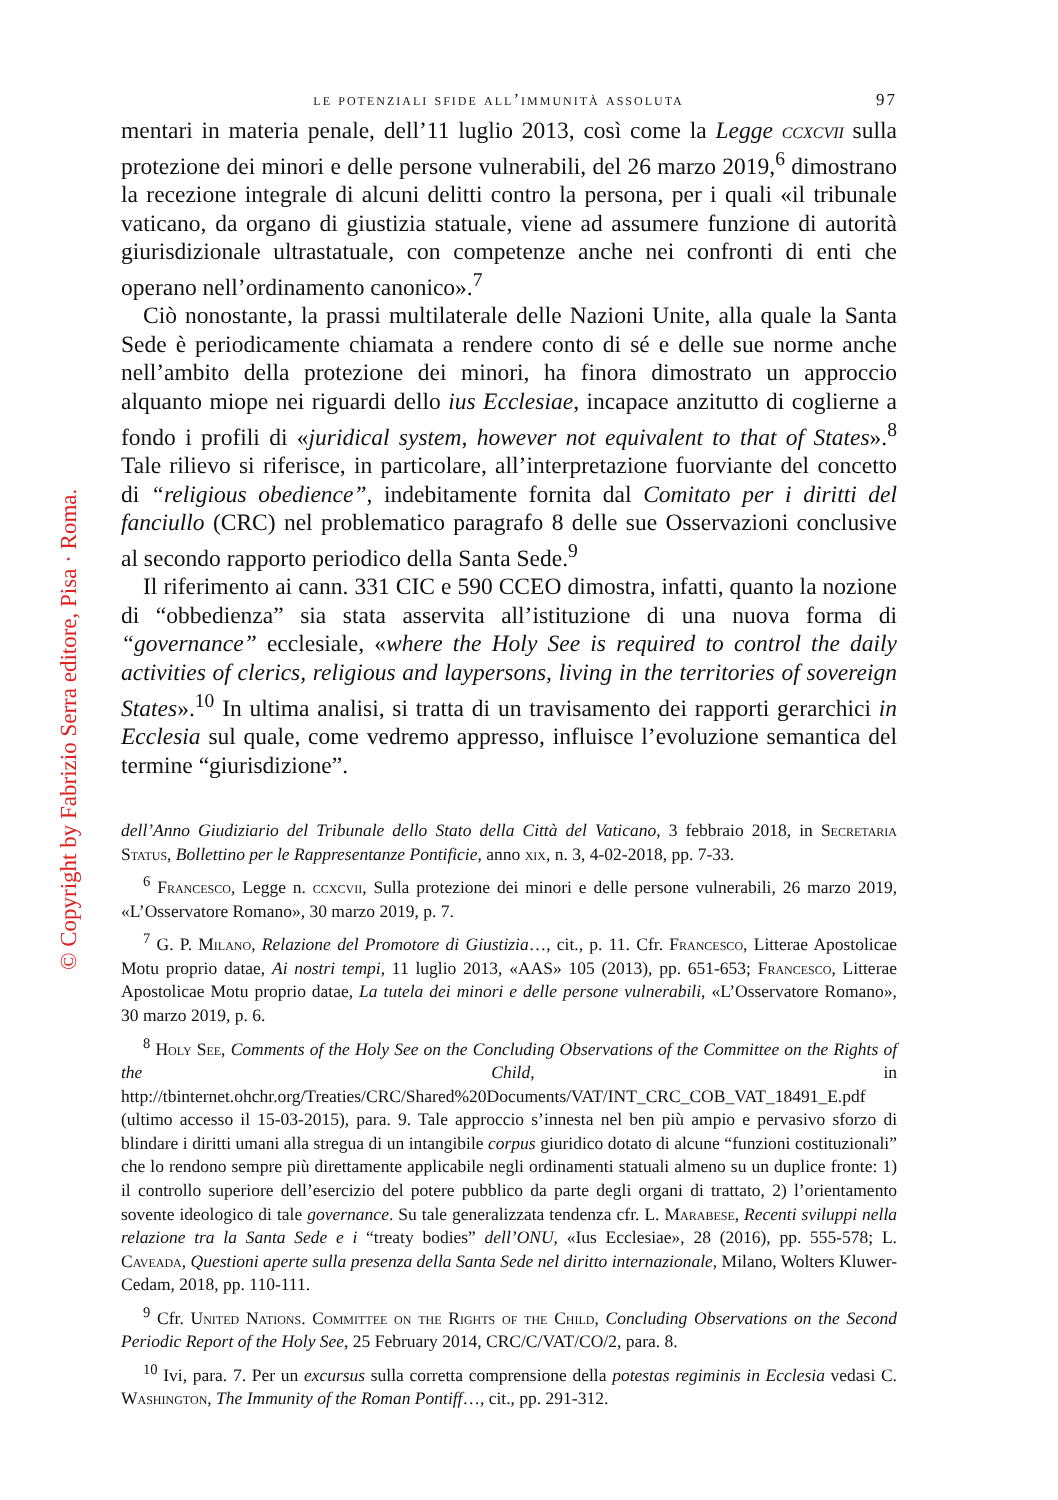© Copyright by Fabrizio Serra editore, Pisa · Roma.
le potenziali sfide all’immunità assoluta 97
mentari in materia penale, dell’11 luglio 2013, così come la Legge ccxcvii sulla protezione dei minori e delle persone vulnerabili, del 26 marzo 2019,<sup>6</sup> dimostrano la recezione integrale di alcuni delitti contro la persona, per i quali «il tribunale vaticano, da organo di giustizia statuale, viene ad assumere funzione di autorità giurisdizionale ultrastatuale, con competenze anche nei confronti di enti che operano nell’ordinamento canonico».<sup>7</sup>
Ciò nonostante, la prassi multilaterale delle Nazioni Unite, alla quale la Santa Sede è periodicamente chiamata a rendere conto di sé e delle sue norme anche nell’ambito della protezione dei minori, ha finora dimostrato un approccio alquanto miope nei riguardi dello ius Ecclesiae, incapace anzitutto di coglierne a fondo i profili di «juridical system, however not equivalent to that of States».<sup>8</sup> Tale rilievo si riferisce, in particolare, all’interpretazione fuorviante del concetto di “religious obedience”, indebitamente fornita dal Comitato per i diritti del fanciullo (CRC) nel problematico paragrafo 8 delle sue Osservazioni conclusive al secondo rapporto periodico della Santa Sede.<sup>9</sup>
Il riferimento ai cann. 331 CIC e 590 CCEO dimostra, infatti, quanto la nozione di “obbedienza” sia stata asservita all’istituzione di una nuova forma di “governance” ecclesiale, «where the Holy See is required to control the daily activities of clerics, religious and laypersons, living in the territories of sovereign States».<sup>10</sup> In ultima analisi, si tratta di un travisamento dei rapporti gerarchici in Ecclesia sul quale, come vedremo appresso, influisce l’evoluzione semantica del termine “giurisdizione”.
dell’Anno Giudiziario del Tribunale dello Stato della Città del Vaticano, 3 febbraio 2018, in Secretaria Status, Bollettino per le Rappresentanze Pontificie, anno xix, n. 3, 4-02-2018, pp. 7-33.
<sup>6</sup> Francesco, Legge n. ccxcvii, Sulla protezione dei minori e delle persone vulnerabili, 26 marzo 2019, «L’Osservatore Romano», 30 marzo 2019, p. 7.
<sup>7</sup> G. P. Milano, Relazione del Promotore di Giustizia…, cit., p. 11. Cfr. Francesco, Litterae Apostolicae Motu proprio datae, Ai nostri tempi, 11 luglio 2013, «AAS» 105 (2013), pp. 651-653; Francesco, Litterae Apostolicae Motu proprio datae, La tutela dei minori e delle persone vulnerabili, «L’Osservatore Romano», 30 marzo 2019, p. 6.
<sup>8</sup> Holy See, Comments of the Holy See on the Concluding Observations of the Committee on the Rights of the Child, in http://tbinternet.ohchr.org/Treaties/CRC/Shared%20Documents/VAT/INT_CRC_COB_VAT_18491_E.pdf (ultimo accesso il 15-03-2015), para. 9. Tale approccio s’innesta nel ben più ampio e pervasivo sforzo di blindare i diritti umani alla stregua di un intangibile corpus giuridico dotato di alcune “funzioni costituzionali” che lo rendono sempre più direttamente applicabile negli ordinamenti statuali almeno su un duplice fronte: 1) il controllo superiore dell’esercizio del potere pubblico da parte degli organi di trattato, 2) l’orientamento sovente ideologico di tale governance. Su tale generalizzata tendenza cfr. L. Marabese, Recenti sviluppi nella relazione tra la Santa Sede e i “treaty bodies” dell’ONU, «Ius Ecclesiae», 28 (2016), pp. 555-578; L. Caveada, Questioni aperte sulla presenza della Santa Sede nel diritto internazionale, Milano, Wolters Kluwer-Cedam, 2018, pp. 110-111.
<sup>9</sup> Cfr. United Nations. Committee on the Rights of the Child, Concluding Observations on the Second Periodic Report of the Holy See, 25 February 2014, CRC/C/VAT/CO/2, para. 8.
<sup>10</sup> Ivi, para. 7. Per un excursus sulla corretta comprensione della potestas regiminis in Ecclesia vedasi C. Washington, The Immunity of the Roman Pontiff…, cit., pp. 291-312.